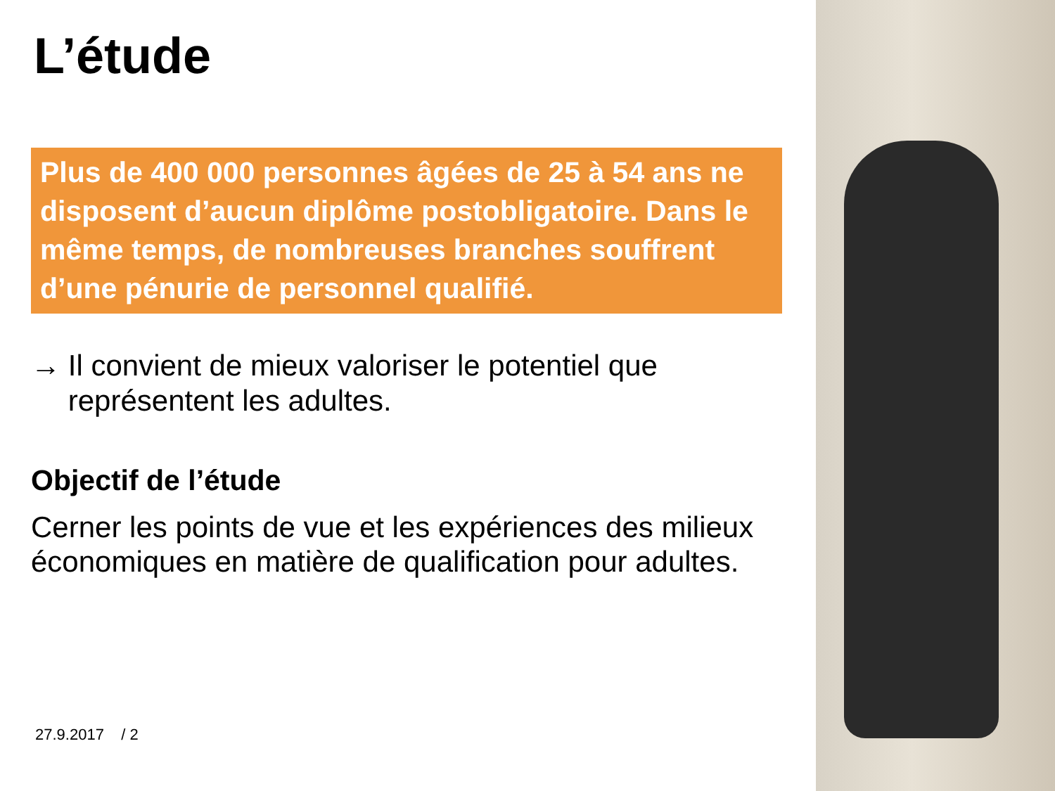L’étude
Plus de 400 000 personnes âgées de 25 à 54 ans ne disposent d’aucun diplôme postobligatoire. Dans le même temps, de nombreuses branches souffrent d’une pénurie de personnel qualifié.
→ Il convient de mieux valoriser le potentiel que représentent les adultes.
Objectif de l’étude
Cerner les points de vue et les expériences des milieux économiques en matière de qualification pour adultes.
27.9.2017 / 2